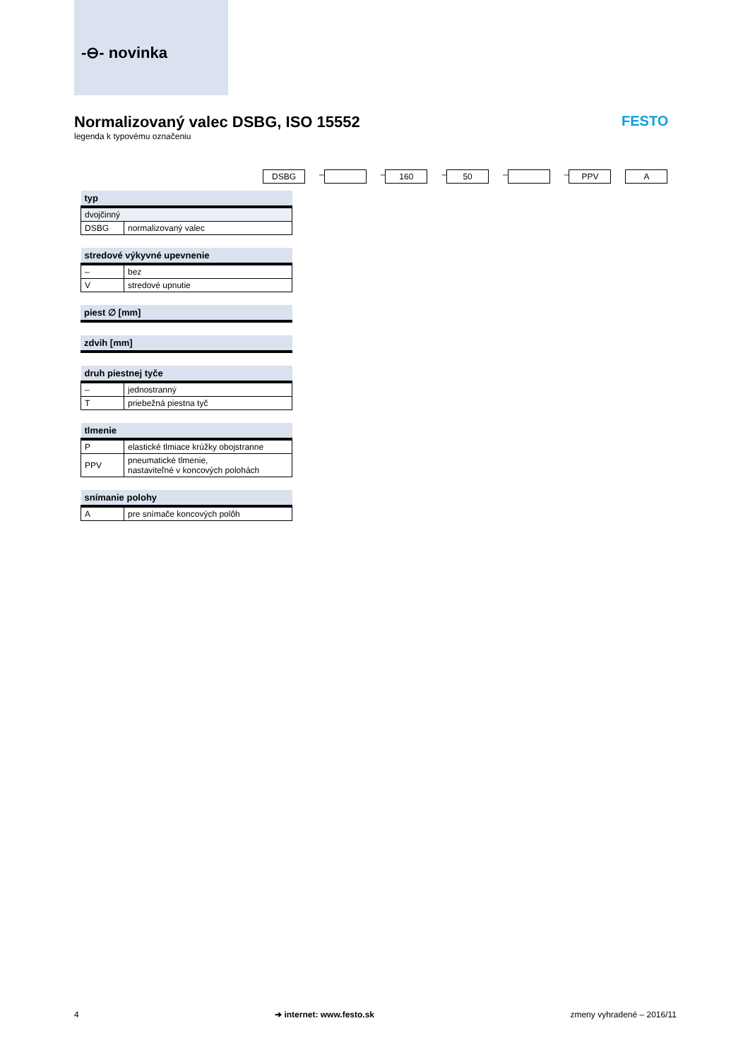-⊖- novinka
Normalizovaný valec DSBG, ISO 15552
legenda k typovému označeniu
FESTO
DSBG – – 160 – 50 – – PPV A
| typ | |
| --- | --- |
| dvojčinný | |
| DSBG | normalizovaný valec |
| stredové výkyvné upevnenie | |
| --- | --- |
| – | bez |
| V | stredové upnutie |
| piest ∅ [mm] |
| --- |
| zdvih [mm] |
| --- |
| druh piestnej tyče | |
| --- | --- |
| – | jednostranný |
| T | priebežná piestna tyč |
| tlmenie | |
| --- | --- |
| P | elastické tlmiace krúžky obojstranne |
| PPV | pneumatické tlmenie, nastaviteľné v koncových polohách |
| snímanie polohy | |
| --- | --- |
| A | pre snímače koncových polôh |
4 ➔ internet: www.festo.sk zmeny vyhradené – 2016/11